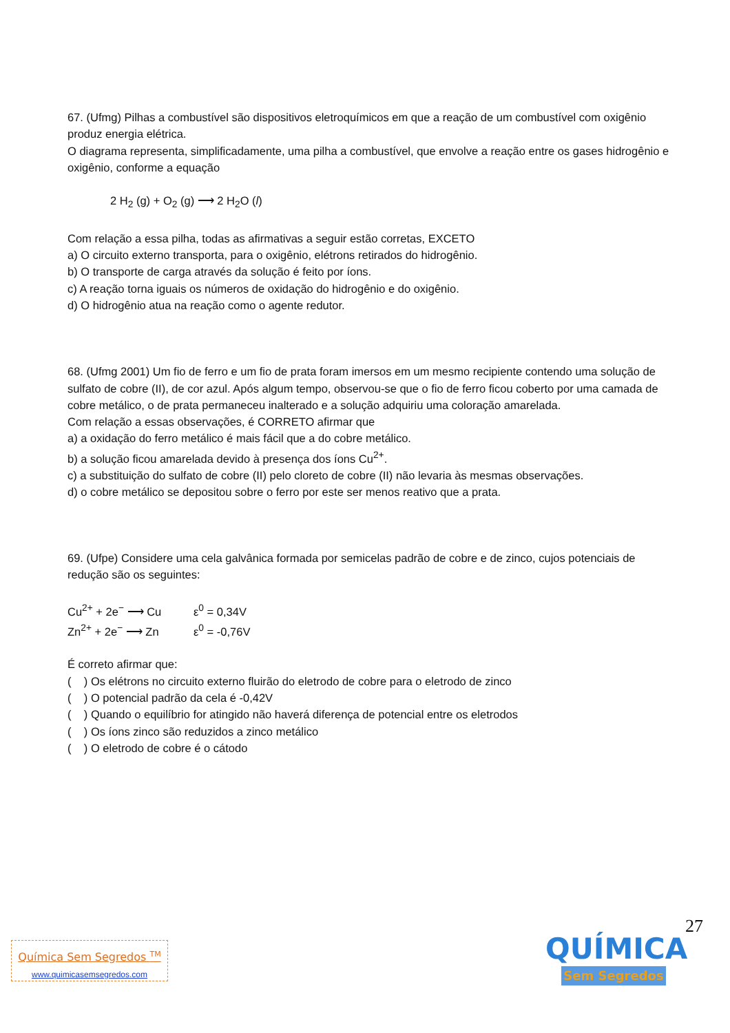67. (Ufmg) Pilhas a combustível são dispositivos eletroquímicos em que a reação de um combustível com oxigênio produz energia elétrica.
O diagrama representa, simplificadamente, uma pilha a combustível, que envolve a reação entre os gases hidrogênio e oxigênio, conforme a equação
2 H<sub>2</sub> (g) + O<sub>2</sub> (g) ⟶ 2 H<sub>2</sub>O (l)
Com relação a essa pilha, todas as afirmativas a seguir estão corretas, EXCETO
a) O circuito externo transporta, para o oxigênio, elétrons retirados do hidrogênio.
b) O transporte de carga através da solução é feito por íons.
c) A reação torna iguais os números de oxidação do hidrogênio e do oxigênio.
d) O hidrogênio atua na reação como o agente redutor.
68. (Ufmg 2001) Um fio de ferro e um fio de prata foram imersos em um mesmo recipiente contendo uma solução de sulfato de cobre (II), de cor azul. Após algum tempo, observou-se que o fio de ferro ficou coberto por uma camada de cobre metálico, o de prata permaneceu inalterado e a solução adquiriu uma coloração amarelada.
Com relação a essas observações, é CORRETO afirmar que
a) a oxidação do ferro metálico é mais fácil que a do cobre metálico.
b) a solução ficou amarelada devido à presença dos íons Cu<sup>2+</sup>.
c) a substituição do sulfato de cobre (II) pelo cloreto de cobre (II) não levaria às mesmas observações.
d) o cobre metálico se depositou sobre o ferro por este ser menos reativo que a prata.
69. (Ufpe) Considere uma cela galvânica formada por semicelas padrão de cobre e de zinco, cujos potenciais de redução são os seguintes:
Cu<sup>2+</sup> + 2e<sup>−</sup> ⟶ Cu ε<sup>0</sup> = 0,34V
Zn<sup>2+</sup> + 2e<sup>−</sup> ⟶ Zn ε<sup>0</sup> = -0,76V
É correto afirmar que:
( ) Os elétrons no circuito externo fluirão do eletrodo de cobre para o eletrodo de zinco
( ) O potencial padrão da cela é -0,42V
( ) Quando o equilíbrio for atingido não haverá diferença de potencial entre os eletrodos
( ) Os íons zinco são reduzidos a zinco metálico
( ) O eletrodo de cobre é o cátodo
27
Química Sem Segredos <sup>TM</sup>
www.quimicasemsegredos.com
QUÍMICA
Sem Segredos